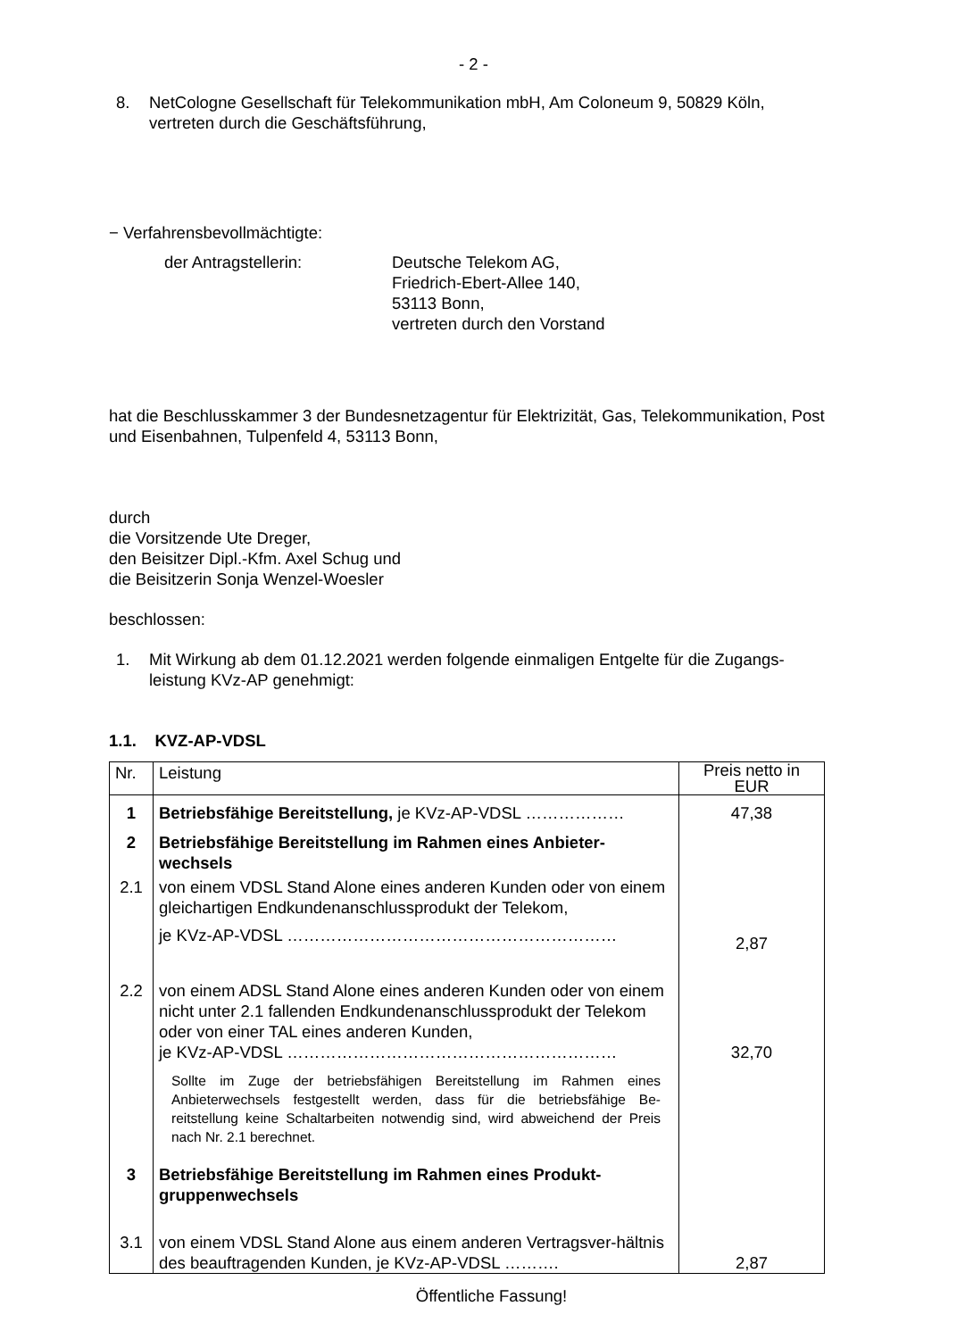- 2 -
8. NetCologne Gesellschaft für Telekommunikation mbH, Am Coloneum 9, 50829 Köln, vertreten durch die Geschäftsführung,
− Verfahrensbevollmächtigte:
der Antragstellerin: Deutsche Telekom AG,
Friedrich-Ebert-Allee 140,
53113 Bonn,
vertreten durch den Vorstand
hat die Beschlusskammer 3 der Bundesnetzagentur für Elektrizität, Gas, Telekommunikation, Post und Eisenbahnen, Tulpenfeld 4, 53113 Bonn,
durch
die Vorsitzende Ute Dreger,
den Beisitzer Dipl.-Kfm. Axel Schug und
die Beisitzerin Sonja Wenzel-Woesler
beschlossen:
1. Mit Wirkung ab dem 01.12.2021 werden folgende einmaligen Entgelte für die Zugangs-leistung KVz-AP genehmigt:
1.1. KVZ-AP-VDSL
| Nr. | Leistung | Preis netto in EUR |
| --- | --- | --- |
| 1 | Betriebsfähige Bereitstellung, je KVz-AP-VDSL ……………… | 47,38 |
| 2 | Betriebsfähige Bereitstellung im Rahmen eines Anbieter-wechsels | |
| 2.1 | von einem VDSL Stand Alone eines anderen Kunden oder von einem gleichartigen Endkundenanschlussprodukt der Telekom, je KVz-AP-VDSL …………………………………………………… | 2,87 |
| 2.2 | von einem ADSL Stand Alone eines anderen Kunden oder von einem nicht unter 2.1 fallenden Endkundenanschlussprodukt der Telekom oder von einer TAL eines anderen Kunden, je KVz-AP-VDSL …………………………………………………… | 32,70 |
| | Sollte im Zuge der betriebsfähigen Bereitstellung im Rahmen eines Anbieterwechsels festgestellt werden, dass für die betriebsfähige Be-reitstellung keine Schaltarbeiten notwendig sind, wird abweichend der Preis nach Nr. 2.1 berechnet. | |
| 3 | Betriebsfähige Bereitstellung im Rahmen eines Produkt-gruppenwechsels | |
| 3.1 | von einem VDSL Stand Alone aus einem anderen Vertragsver-hältnis des beauftragenden Kunden, je KVz-AP-VDSL ………. | 2,87 |
Öffentliche Fassung!